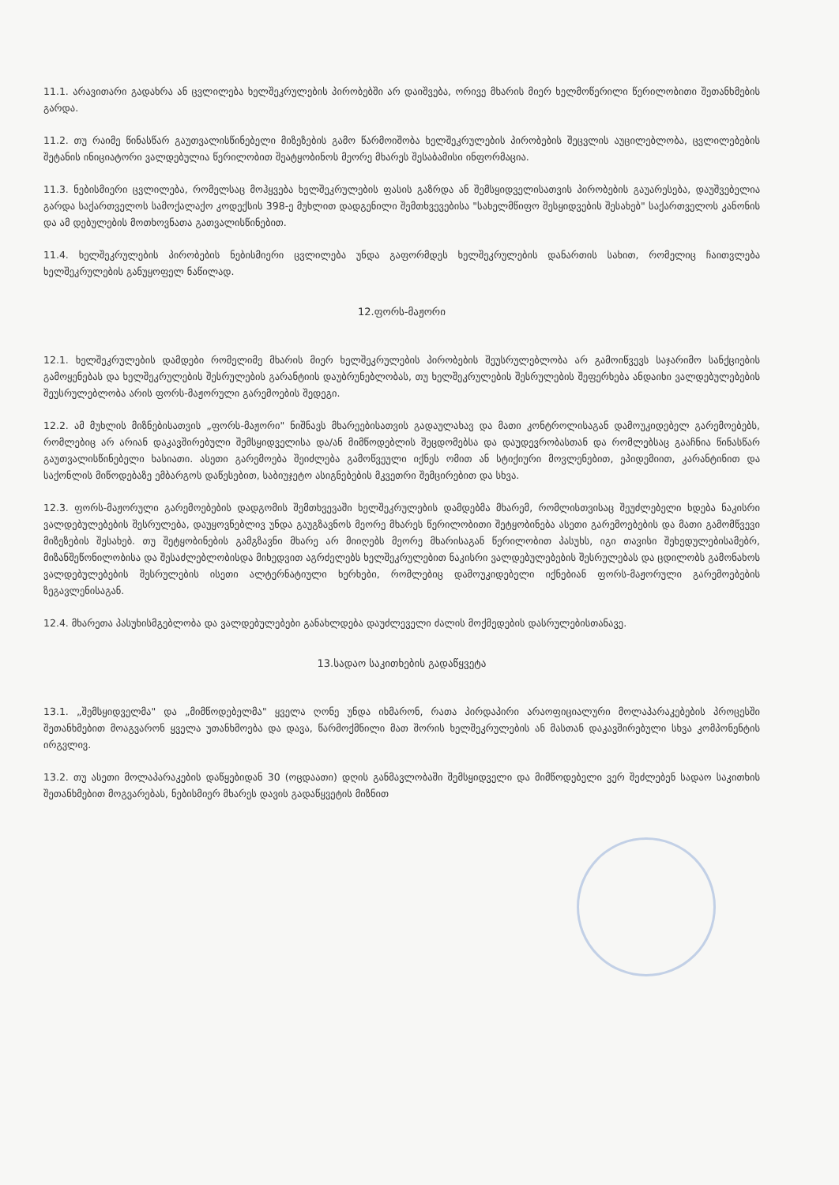11.1. არავითარი გადახრა ან ცვლილება ხელშეკრულების პირობებში არ დაიშვება, ორივე მხარის მიერ ხელმოწერილი წერილობითი შეთანხმების გარდა.
11.2. თუ რაიმე წინასწარ გაუთვალისწინებელი მიზეზების გამო წარმოიშობა ხელშეკრულების პირობების შეცვლის აუცილებლობა, ცვლილებების შეტანის ინიციატორი ვალდებულია წერილობით შეატყობინოს მეორე მხარეს შესაბამისი ინფორმაცია.
11.3. ნებისმიერი ცვლილება, რომელსაც მოჰყვება ხელშეკრულების ფასის გაზრდა ან შემსყიდველისათვის პირობების გაუარესება, დაუშვებელია გარდა საქართველოს სამოქალაქო კოდექსის 398-ე მუხლით დადგენილი შემთხვევებისა "სახელმწიფო შესყიდვების შესახებ" საქართველოს კანონის და ამ დებულების მოთხოვნათა გათვალისწინებით.
11.4. ხელშეკრულების პირობების ნებისმიერი ცვლილება უნდა გაფორმდეს ხელშეკრულების დანართის სახით, რომელიც ჩაითვლება ხელშეკრულების განუყოფელ ნაწილად.
12.ფორს-მაჟორი
12.1. ხელშეკრულების დამდები რომელიმე მხარის მიერ ხელშეკრულების პირობების შეუსრულებლობა არ გამოიწვევს საჯარიმო სანქციების გამოყენებას და ხელშეკრულების შესრულების გარანტიის დაუბრუნებლობას, თუ ხელშეკრულების შესრულების შეფერხება ანდაიხი ვალდებულებების შეუსრულებლობა არის ფორს-მაჟორული გარემოების შედეგი.
12.2. ამ მუხლის მიზნებისათვის „ფორს-მაჟორი" ნიშნავს მხარეებისათვის გადაულახავ და მათი კონტროლისაგან დამოუკიდებელ გარემოებებს, რომლებიც არ არიან დაკავშირებული შემსყიდველისა და/ან მიმწოდებლის შეცდომებსა და დაუდევრობასთან და რომლებსაც გააჩნია წინასწარ გაუთვალისწინებელი ხასიათი. ასეთი გარემოება შეიძლება გამოწვეული იქნეს ომით ან სტიქიური მოვლენებით, ეპიდემიით, კარანტინით და საქონლის მიწოდებაზე ემბარგოს დაწესებით, საბიუჯეტო ასიგნებების მკვეთრი შემცირებით და სხვა.
12.3. ფორს-მაჟორული გარემოებების დადგომის შემთხვევაში ხელშეკრულების დამდებმა მხარემ, რომლისთვისაც შეუძლებელი ხდება ნაკისრი ვალდებულებების შესრულება, დაუყოვნებლივ უნდა გაუგზავნოს მეორე მხარეს წერილობითი შეტყობინება ასეთი გარემოებების და მათი გამომწვევი მიზეზების შესახებ. თუ შეტყობინების გამგზავნი მხარე არ მიიღებს მეორე მხარისაგან წერილობით პასუხს, იგი თავისი შეხედულებისამებრ, მიზანშეწონილობისა და შესაძლებლობისდა მიხედვით აგრძელებს ხელშეკრულებით ნაკისრი ვალდებულებების შესრულებას და ცდილობს გამონახოს ვალდებულებების შესრულების ისეთი ალტერნატიული ხერხები, რომლებიც დამოუკიდებელი იქნებიან ფორს-მაჟორული გარემოებების ზეგავლენისაგან.
12.4. მხარეთა პასუხისმგებლობა და ვალდებულებები განახლდება დაუძლეველი ძალის მოქმედების დასრულებისთანავე.
13.სადაო საკითხების გადაწყვეტა
13.1. „შემსყიდველმა" და „მიმწოდებელმა" ყველა ღონე უნდა იხმარონ, რათა პირდაპირი არაოფიციალური მოლაპარაკებების პროცესში შეთანხმებით მოაგვარონ ყველა უთანხმოება და დავა, წარმოქმნილი მათ შორის ხელშეკრულების ან მასთან დაკავშირებული სხვა კომპონენტის ირგვლივ.
13.2. თუ ასეთი მოლაპარაკების დაწყებიდან 30 (ოცდაათი) დღის განმავლობაში შემსყიდველი და მიმწოდებელი ვერ შეძლებენ სადაო საკითხის შეთანხმებით მოგვარებას, ნებისმიერ მხარეს დავის გადაწყვეტის მიზნით